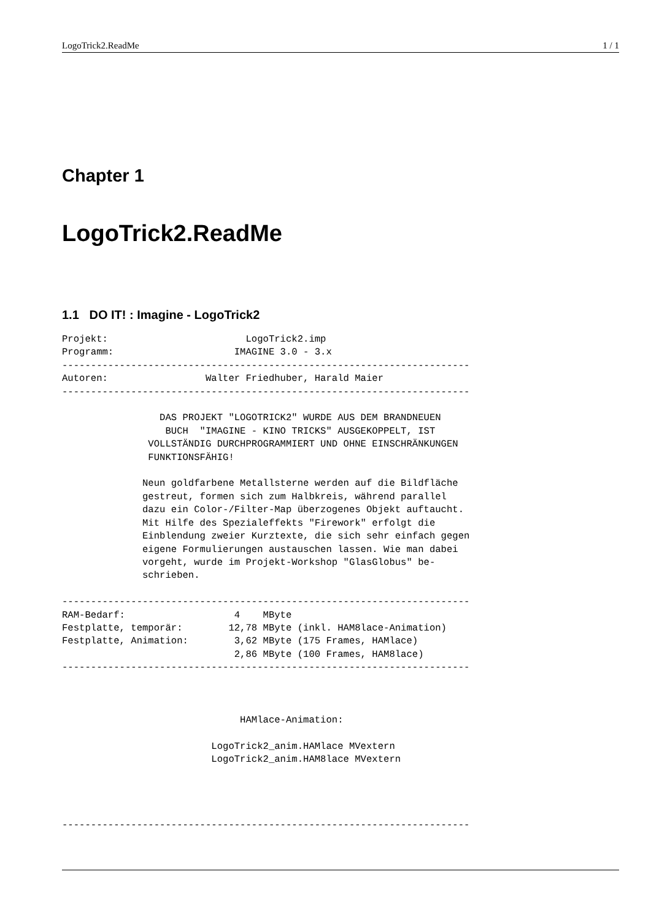LogoTrick2.ReadMe 1 / 1
Chapter 1
LogoTrick2.ReadMe
1.1 DO IT! : Imagine - LogoTrick2
Projekt:                        LogoTrick2.imp
Programm:                     IMAGINE 3.0 - 3.x
-----------------------------------------------------------------------
Autoren:                 Walter Friedhuber, Harald Maier
-----------------------------------------------------------------------

                 DAS PROJEKT "LOGOTRICK2" WURDE AUS DEM BRANDNEUEN
                  BUCH  "IMAGINE - KINO TRICKS" AUSGEKOPPELT, IST
               VOLLSTÄNDIG DURCHPROGRAMMIERT UND OHNE EINSCHRÄNKUNGEN
               FUNKTIONSFÄHIG!

              Neun goldfarbene Metallsterne werden auf die Bildfläche
              gestreut, formen sich zum Halbkreis, während parallel
              dazu ein Color-/Filter-Map überzogenes Objekt auftaucht.
              Mit Hilfe des Spezialeffekts "Firework" erfolgt die
              Einblendung zweier Kurztexte, die sich sehr einfach gegen
              eigene Formulierungen austauschen lassen. Wie man dabei
              vorgeht, wurde im Projekt-Workshop "GlasGlobus" be-
              schrieben.

-----------------------------------------------------------------------
RAM-Bedarf:                   4    MByte
Festplatte, temporär:        12,78 MByte (inkl. HAM8lace-Animation)
Festplatte, Animation:        3,62 MByte (175 Frames, HAMlace)
                              2,86 MByte (100 Frames, HAM8lace)
-----------------------------------------------------------------------



                               HAMlace-Animation:

                          LogoTrick2_anim.HAMlace MVextern
                          LogoTrick2_anim.HAM8lace MVextern




-----------------------------------------------------------------------